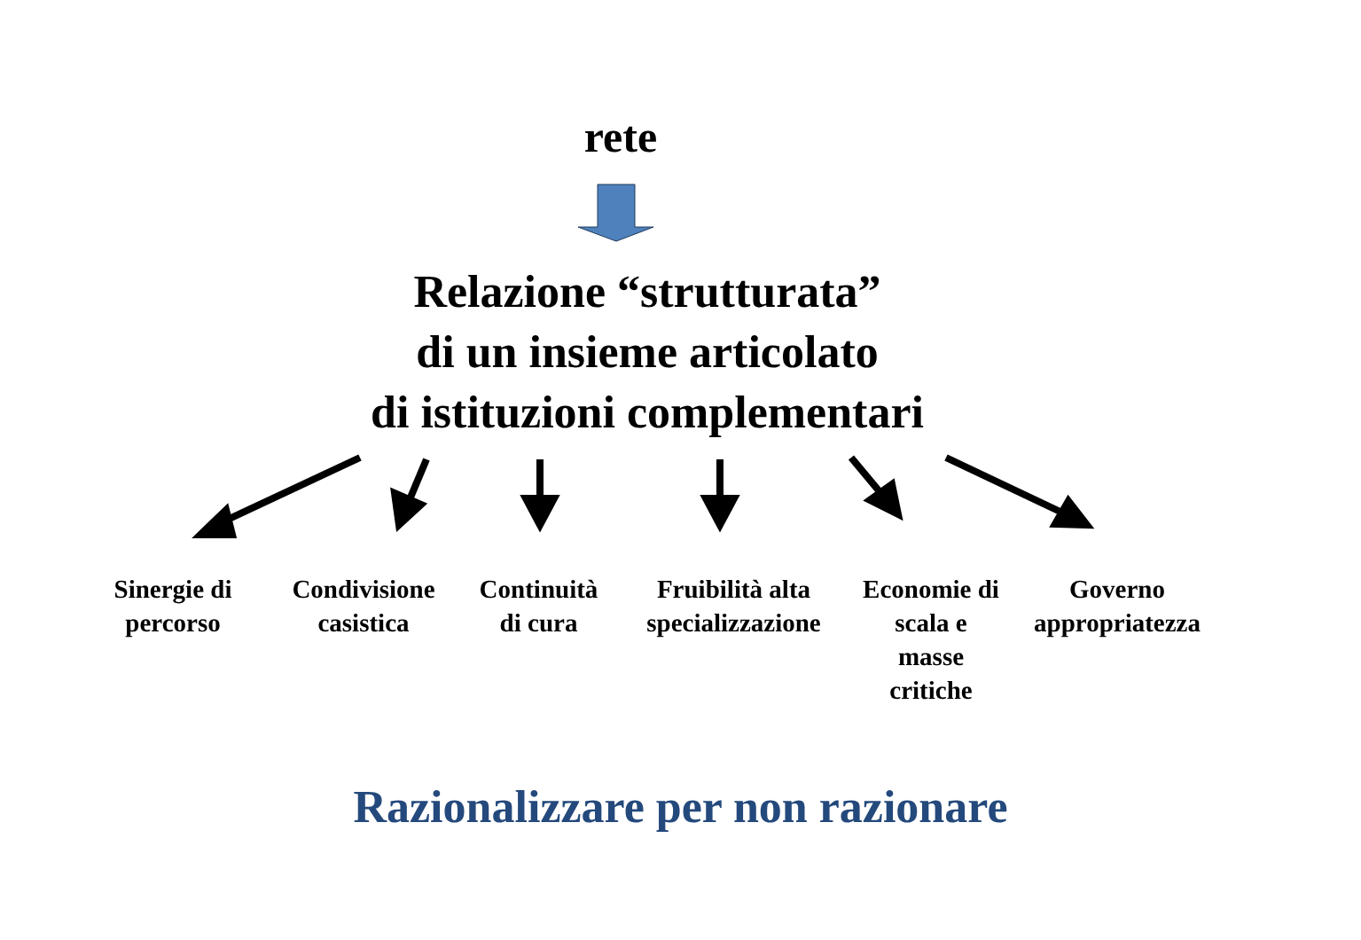rete
Relazione “strutturata”
di un insieme articolato
di istituzioni complementari
Sinergie di percorso
Condivisione casistica
Continuità di cura
Fruibilità alta specializzazione
Economie di scala e masse critiche
Governo appropriatezza
Razionalizzare per non razionare